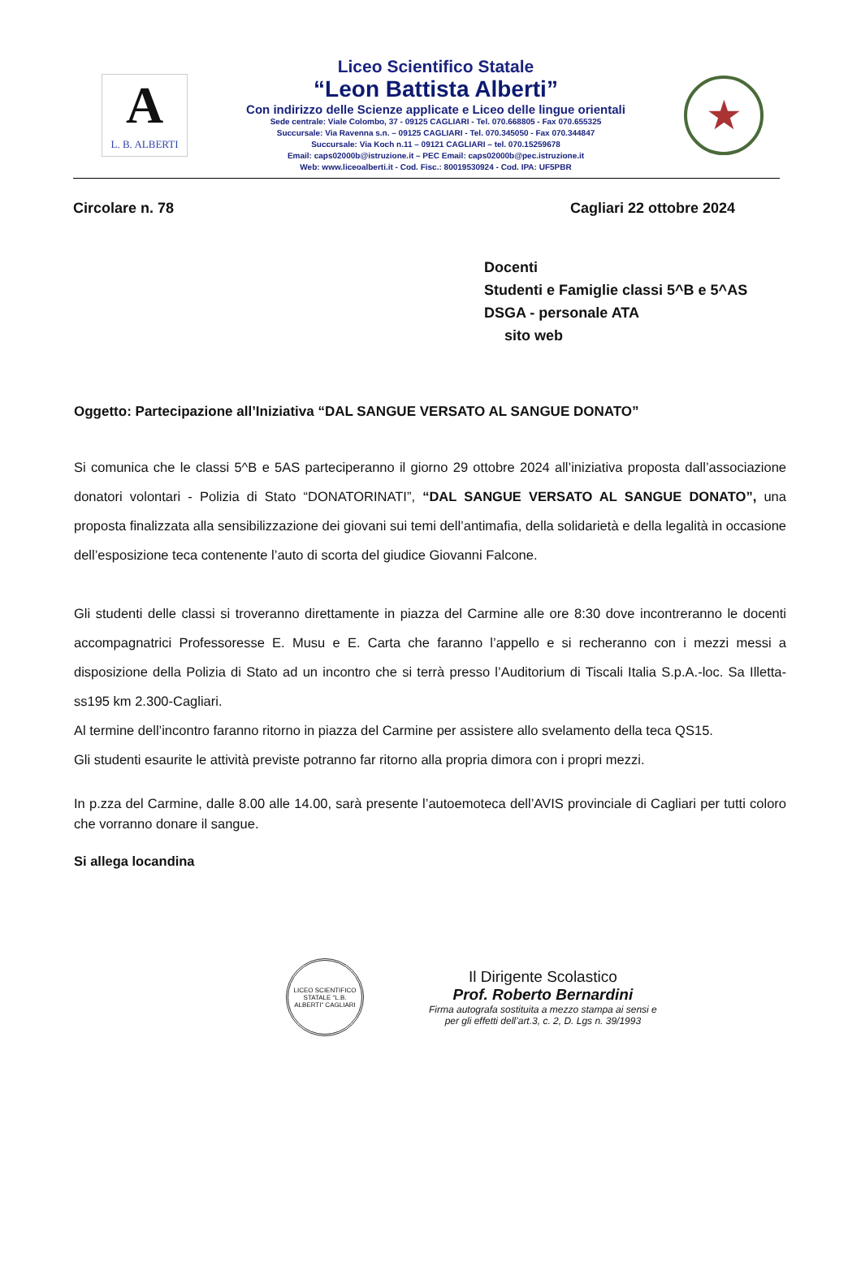A
L. B. ALBERTI
Liceo Scientifico Statale
“Leon Battista Alberti”
Con indirizzo delle Scienze applicate e Liceo delle lingue orientali
Sede centrale: Viale Colombo, 37 - 09125 CAGLIARI - Tel. 070.668805 - Fax 070.655325
Succursale: Via Ravenna s.n. – 09125 CAGLIARI - Tel. 070.345050 - Fax 070.344847
Succursale: Via Koch n.11 – 09121 CAGLIARI – tel. 070.15259678
Email: caps02000b@istruzione.it – PEC Email: caps02000b@pec.istruzione.it
Web: www.liceoalberti.it - Cod. Fisc.: 80019530924 - Cod. IPA: UF5PBR
★
Circolare n. 78 Cagliari 22 ottobre 2024
Docenti
Studenti e Famiglie classi 5^B e 5^AS
DSGA - personale ATA
sito web
Oggetto: Partecipazione all’Iniziativa “DAL SANGUE VERSATO AL SANGUE DONATO”
Si comunica che le classi 5^B e 5AS parteciperanno il giorno 29 ottobre 2024 all’iniziativa proposta dall’associazione donatori volontari - Polizia di Stato “DONATORINATI”, “DAL SANGUE VERSATO AL SANGUE DONATO”, una proposta finalizzata alla sensibilizzazione dei giovani sui temi dell’antimafia, della solidarietà e della legalità in occasione dell’esposizione teca contenente l’auto di scorta del giudice Giovanni Falcone.
Gli studenti delle classi si troveranno direttamente in piazza del Carmine alle ore 8:30 dove incontreranno le docenti accompagnatrici Professoresse E. Musu e E. Carta che faranno l’appello e si recheranno con i mezzi messi a disposizione della Polizia di Stato ad un incontro che si terrà presso l’Auditorium di Tiscali Italia S.p.A.-loc. Sa Illetta-ss195 km 2.300-Cagliari.
Al termine dell’incontro faranno ritorno in piazza del Carmine per assistere allo svelamento della teca QS15.
Gli studenti esaurite le attività previste potranno far ritorno alla propria dimora con i propri mezzi.
In p.zza del Carmine, dalle 8.00 alle 14.00, sarà presente l’autoemoteca dell’AVIS provinciale di Cagliari per tutti coloro che vorranno donare il sangue.
Si allega locandina
LICEO SCIENTIFICO STATALE “L.B. ALBERTI” CAGLIARI
Il Dirigente Scolastico
Prof. Roberto Bernardini
Firma autografa sostituita a mezzo stampa ai sensi e
per gli effetti dell’art.3, c. 2, D. Lgs n. 39/1993